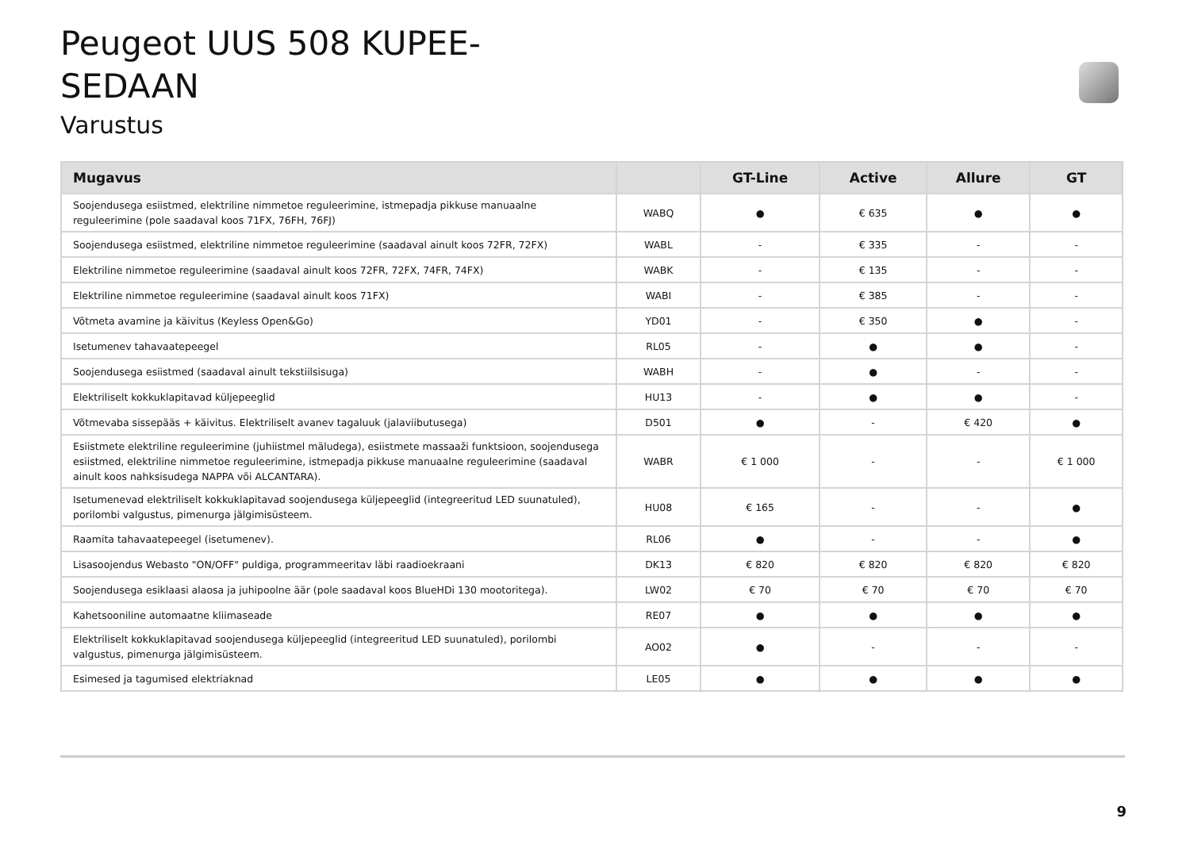Peugeot UUS 508 KUPEE-
SEDAAN
Varustus
| Mugavus | | GT-Line | Active | Allure | GT |
| --- | --- | --- | --- | --- | --- |
| Soojendusega esiistmed, elektriline nimmetoe reguleerimine, istmepadja pikkuse manuaalne reguleerimine (pole saadaval koos 71FX, 76FH, 76FJ) | WABQ | ● | € 635 | ● | ● |
| Soojendusega esiistmed, elektriline nimmetoe reguleerimine (saadaval ainult koos 72FR, 72FX) | WABL | - | € 335 | - | - |
| Elektriline nimmetoe reguleerimine (saadaval ainult koos 72FR, 72FX, 74FR, 74FX) | WABK | - | € 135 | - | - |
| Elektriline nimmetoe reguleerimine (saadaval ainult koos 71FX) | WABI | - | € 385 | - | - |
| Võtmeta avamine ja käivitus (Keyless Open&Go) | YD01 | - | € 350 | ● | - |
| Isetumenev tahavaatepeegel | RL05 | - | ● | ● | - |
| Soojendusega esiistmed (saadaval ainult tekstiilsisuga) | WABH | - | ● | - | - |
| Elektriliselt kokkuklapitavad küljepeeglid | HU13 | - | ● | ● | - |
| Võtmevaba sissepääs + käivitus. Elektriliselt avanev tagaluuk (jalaviibutusega) | D501 | ● | - | € 420 | ● |
| Esiistmete elektriline reguleerimine (juhiistmel mäludega), esiistmete massaaži funktsioon, soojendusega esiistmed, elektriline nimmetoe reguleerimine, istmepadja pikkuse manuaalne reguleerimine (saadaval ainult koos nahksisudega NAPPA või ALCANTARA). | WABR | € 1 000 | - | - | € 1 000 |
| Isetumenevad elektriliselt kokkuklapitavad soojendusega küljepeeglid (integreeritud LED suunatuled), porilombi valgustus, pimenurga jälgimisüsteem. | HU08 | € 165 | - | - | ● |
| Raamita tahavaatepeegel (isetumenev). | RL06 | ● | - | - | ● |
| Lisasoojendus Webasto "ON/OFF" puldiga, programmeeritav läbi raadioekraani | DK13 | € 820 | € 820 | € 820 | € 820 |
| Soojendusega esiklaasi alaosa ja juhipoolne äär (pole saadaval koos BlueHDi 130 mootoritega). | LW02 | € 70 | € 70 | € 70 | € 70 |
| Kahetsooniline automaatne kliimaseade | RE07 | ● | ● | ● | ● |
| Elektriliselt kokkuklapitavad soojendusega küljepeeglid (integreeritud LED suunatuled), porilombi valgustus, pimenurga jälgimisüsteem. | AO02 | ● | - | - | - |
| Esimesed ja tagumised elektriaknad | LE05 | ● | ● | ● | ● |
9